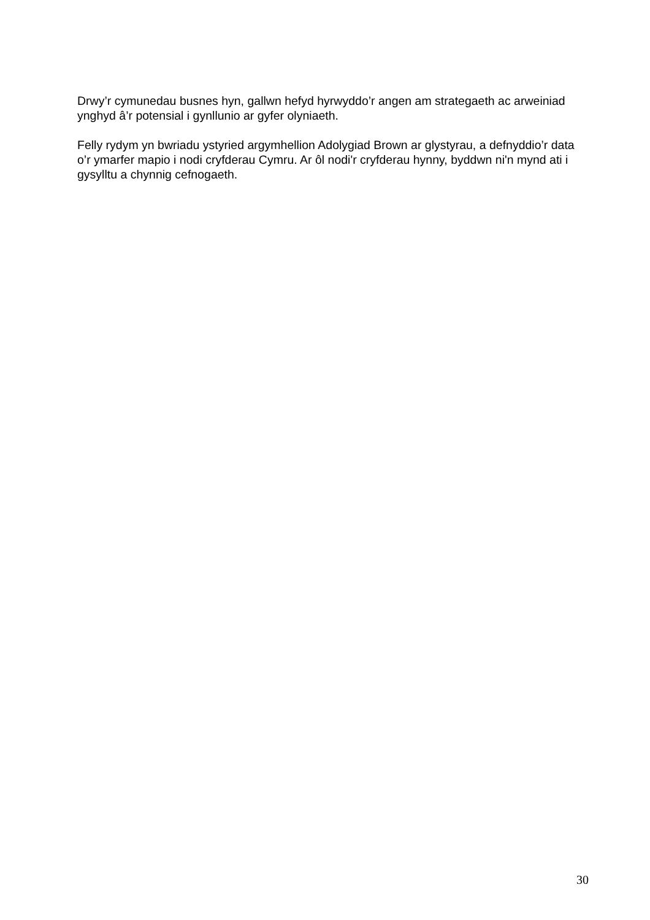Drwy’r cymunedau busnes hyn, gallwn hefyd hyrwyddo’r angen am strategaeth ac arweiniad ynghyd â’r potensial i gynllunio ar gyfer olyniaeth.
Felly rydym yn bwriadu ystyried argymhellion Adolygiad Brown ar glystyrau, a defnyddio’r data o’r ymarfer mapio i nodi cryfderau Cymru. Ar ôl nodi'r cryfderau hynny, byddwn ni'n mynd ati i gysylltu a chynnig cefnogaeth.
30